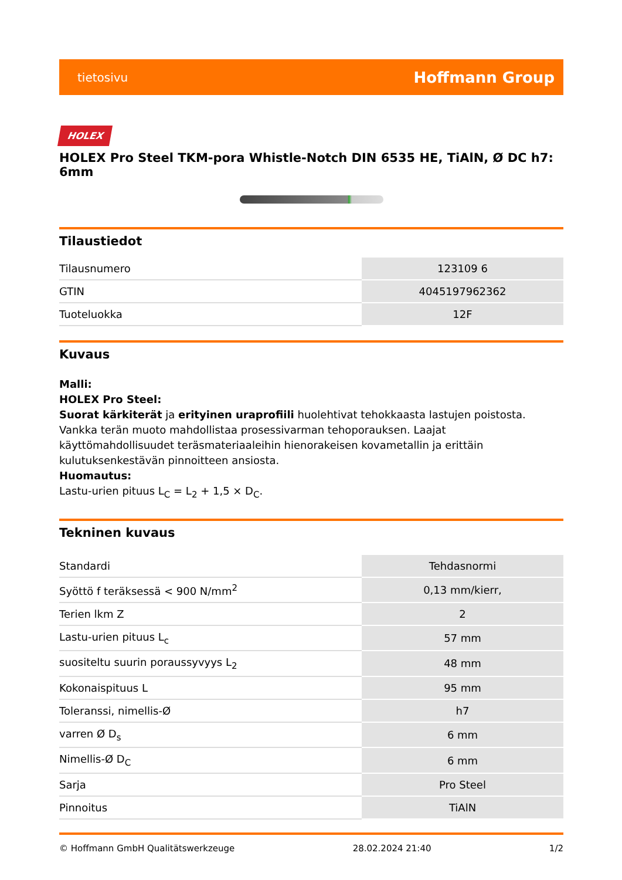tietosivu Hoffmann Group
HOLEX
HOLEX Pro Steel TKM-pora Whistle-Notch DIN 6535 HE, TiAlN, Ø DC h7: 6mm
Tilaustiedot
| Tilausnumero | 123109 6 |
| GTIN | 4045197962362 |
| Tuoteluokka | 12F |
Kuvaus
Malli:
HOLEX Pro Steel:
Suorat kärkiterät ja erityinen uraprofiili huolehtivat tehokkaasta lastujen poistosta. Vankka terän muoto mahdollistaa prosessivarman tehoporauksen. Laajat käyttömahdollisuudet teräsmateriaaleihin hienorakeisen kovametallin ja erittäin kulutuksenkestävän pinnoitteen ansiosta.
Huomautus:
Lastu-urien pituus L<sub>C</sub> = L<sub>2</sub> + 1,5 × D<sub>C</sub>.
Tekninen kuvaus
| Standardi | Tehdasnormi |
| Syöttö f teräksessä < 900 N/mm<sup>2</sup> | 0,13 mm/kierr, |
| Terien lkm Z | 2 |
| Lastu-urien pituus L<sub>c</sub> | 57 mm |
| suositeltu suurin poraussyvyys L<sub>2</sub> | 48 mm |
| Kokonaispituus L | 95 mm |
| Toleranssi, nimellis-Ø | h7 |
| varren Ø D<sub>s</sub> | 6 mm |
| Nimellis-Ø D<sub>C</sub> | 6 mm |
| Sarja | Pro Steel |
| Pinnoitus | TiAlN |
© Hoffmann GmbH Qualitätswerkzeuge 28.02.2024 21:40 1/2